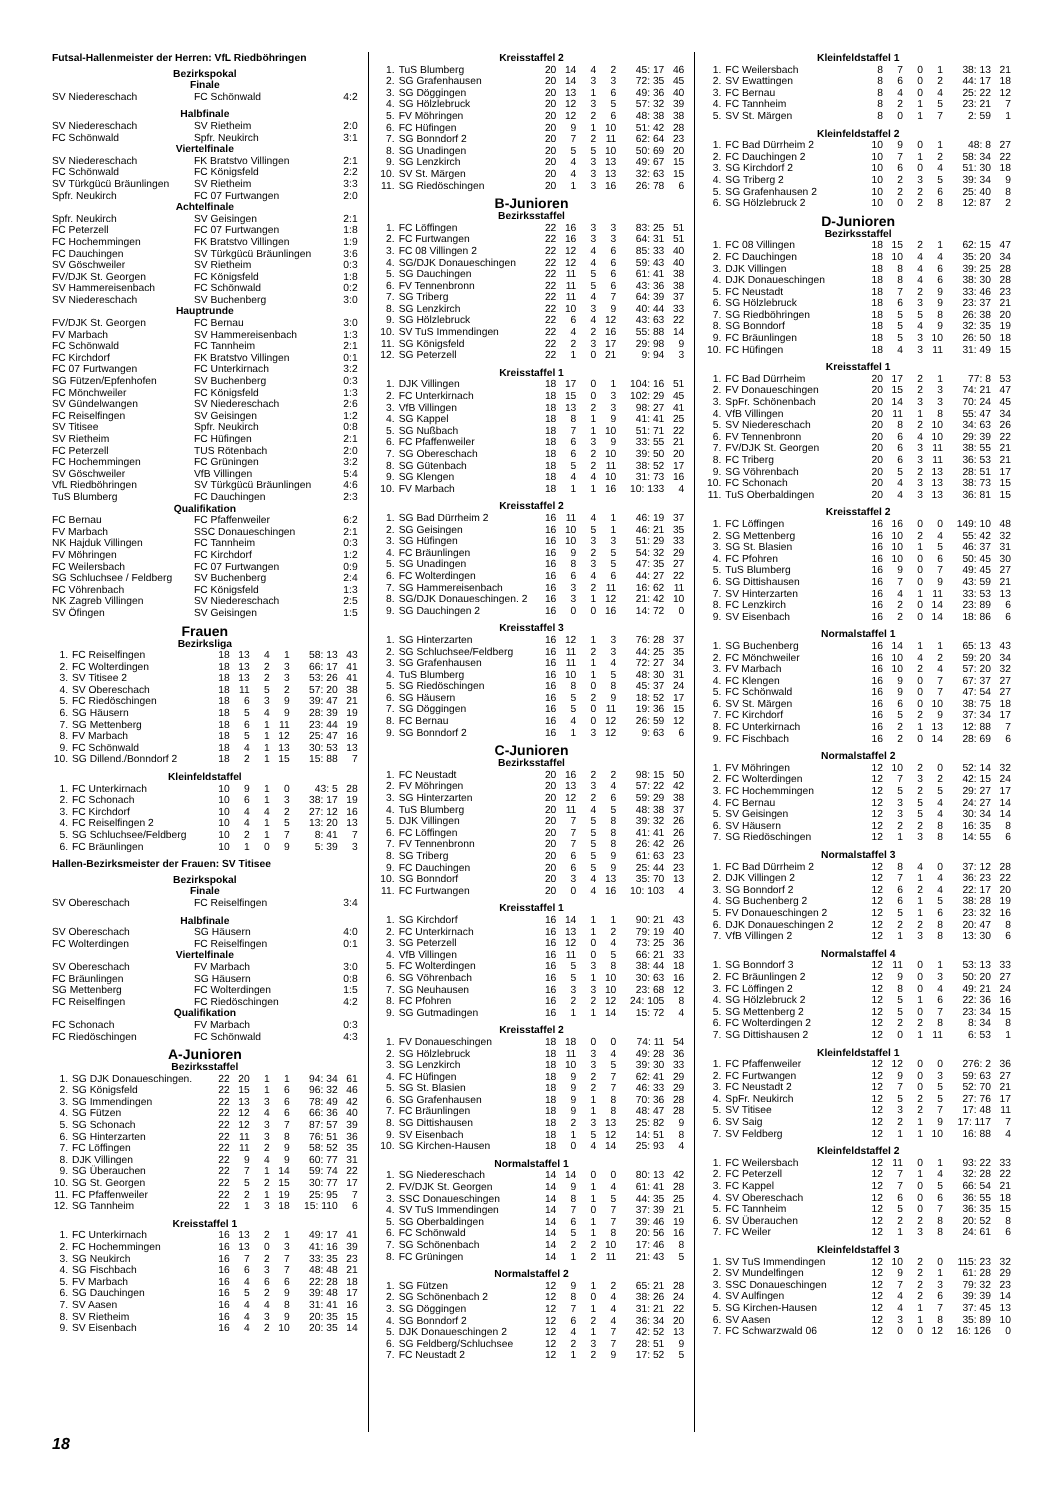Futsal-Hallenmeister der Herren: VfL Riedböhringen
Bezirkspokal
Finale
| SV Niedereschach | FC Schönwald | 4:2 |
Halbfinale
| SV Niedereschach | SV Rietheim | 2:0 |
| FC Schönwald | Spfr. Neukirch | 3:1 |
Viertelfinale
| SV Niedereschach | FK Bratstvo Villingen | 2:1 |
| FC Schönwald | FC Königsfeld | 2:2 |
| SV Türkgücü Bräunlingen | SV Rietheim | 3:3 |
| Spfr. Neukirch | FC 07 Furtwangen | 2:0 |
Achtelfinale
| Spfr. Neukirch | SV Geisingen | 2:1 |
| FC Peterzell | FC 07 Furtwangen | 1:8 |
| FC Hochemmingen | FK Bratstvo Villingen | 1:9 |
| FC Dauchingen | SV Türkgücü Bräunlingen | 3:6 |
| SV Göschweiler | SV Rietheim | 0:3 |
| FV/DJK St. Georgen | FC Königsfeld | 1:8 |
| SV Hammereisenbach | FC Schönwald | 0:2 |
| SV Niedereschach | SV Buchenberg | 3:0 |
Hauptrunde
| FV/DJK St. Georgen | FC Bernau | 3:0 |
| FV Marbach | SV Hammereisenbach | 1:3 |
| FC Schönwald | FC Tannheim | 2:1 |
| FC Kirchdorf | FK Bratstvo Villingen | 0:1 |
| FC 07 Furtwangen | FC Unterkirnach | 3:2 |
| SG Fützen/Epfenhofen | SV Buchenberg | 0:3 |
| FC Mönchweiler | FC Königsfeld | 1:3 |
| SV Gündelwangen | SV Niedereschach | 2:6 |
| FC Reiselfingen | SV Geisingen | 1:2 |
| SV Titisee | Spfr. Neukirch | 0:8 |
| SV Rietheim | FC Hüfingen | 2:1 |
| FC Peterzell | TUS Rötenbach | 2:0 |
| FC Hochemmingen | FC Grüningen | 3:2 |
| SV Göschweiler | VfB Villingen | 5:4 |
| VfL Riedböhringen | SV Türkgücü Bräunlingen | 4:6 |
| TuS Blumberg | FC Dauchingen | 2:3 |
Qualifikation
| FC Bernau | FC Pfaffenweiler | 6:2 |
| FV Marbach | SSC Donaueschingen | 2:1 |
| NK Hajduk Villingen | FC Tannheim | 0:3 |
| FV Möhringen | FC Kirchdorf | 1:2 |
| FC Weilersbach | FC 07 Furtwangen | 0:9 |
| SG Schluchsee / Feldberg | SV Buchenberg | 2:4 |
| FC Vöhrenbach | FC Königsfeld | 1:3 |
| NK Zagreb Villingen | SV Niedereschach | 2:5 |
| SV Öfingen | SV Geisingen | 1:5 |
Frauen
Bezirksliga
| 1. | FC Reiselfingen | 18 | 13 | 4 | 1 | 58: 13 | 43 |
| 2. | FC Wolterdingen | 18 | 13 | 2 | 3 | 66: 17 | 41 |
| 3. | SV Titisee 2 | 18 | 13 | 2 | 3 | 53: 26 | 41 |
| 4. | SV Obereschach | 18 | 11 | 5 | 2 | 57: 20 | 38 |
| 5. | FC Riedöschingen | 18 | 6 | 3 | 9 | 39: 47 | 21 |
| 6. | SG Häusern | 18 | 5 | 4 | 9 | 28: 39 | 19 |
| 7. | SG Mettenberg | 18 | 6 | 1 | 11 | 23: 44 | 19 |
| 8. | FV Marbach | 18 | 5 | 1 | 12 | 25: 47 | 16 |
| 9. | FC Schönwald | 18 | 4 | 1 | 13 | 30: 53 | 13 |
| 10. | SG Dillend./Bonndorf 2 | 18 | 2 | 1 | 15 | 15: 88 | 7 |
Kleinfeldstaffel
| 1. | FC Unterkirnach | 10 | 9 | 1 | 0 | 43: 5 | 28 |
| 2. | FC Schonach | 10 | 6 | 1 | 3 | 38: 17 | 19 |
| 3. | FC Kirchdorf | 10 | 4 | 4 | 2 | 27: 12 | 16 |
| 4. | FC Reiselfingen 2 | 10 | 4 | 1 | 5 | 13: 20 | 13 |
| 5. | SG Schluchsee/Feldberg | 10 | 2 | 1 | 7 | 8: 41 | 7 |
| 6. | FC Bräunlingen | 10 | 1 | 0 | 9 | 5: 39 | 3 |
Hallen-Bezirksmeister der Frauen: SV Titisee
Bezirkspokal
Finale
| SV Obereschach | FC Reiselfingen | 3:4 |
Halbfinale
| SV Obereschach | SG Häusern | 4:0 |
| FC Wolterdingen | FC Reiselfingen | 0:1 |
Viertelfinale
| SV Obereschach | FV Marbach | 3:0 |
| FC Bräunlingen | SG Häusern | 0:8 |
| SG Mettenberg | FC Wolterdingen | 1:5 |
| FC Reiselfingen | FC Riedöschingen | 4:2 |
Qualifikation
| FC Schonach | FV Marbach | 0:3 |
| FC Riedöschingen | FC Schönwald | 4:3 |
A-Junioren
Bezirksstaffel
| 1. | SG DJK Donaueschingen. | 22 | 20 | 1 | 1 | 94: 34 | 61 |
| 2. | SG Königsfeld | 22 | 15 | 1 | 6 | 96: 32 | 46 |
| 3. | SG Immendingen | 22 | 13 | 3 | 6 | 78: 49 | 42 |
| 4. | SG Fützen | 22 | 12 | 4 | 6 | 66: 36 | 40 |
| 5. | SG Schonach | 22 | 12 | 3 | 7 | 87: 57 | 39 |
| 6. | SG Hinterzarten | 22 | 11 | 3 | 8 | 76: 51 | 36 |
| 7. | FC Löffingen | 22 | 11 | 2 | 9 | 58: 52 | 35 |
| 8. | DJK Villingen | 22 | 9 | 4 | 9 | 60: 77 | 31 |
| 9. | SG Überauchen | 22 | 7 | 1 | 14 | 59: 74 | 22 |
| 10. | SG St. Georgen | 22 | 5 | 2 | 15 | 30: 77 | 17 |
| 11. | FC Pfaffenweiler | 22 | 2 | 1 | 19 | 25: 95 | 7 |
| 12. | SG Tannheim | 22 | 1 | 3 | 18 | 15: 110 | 6 |
Kreisstaffel 1
| 1. | FC Unterkirnach | 16 | 13 | 2 | 1 | 49: 17 | 41 |
| 2. | FC Hochemmingen | 16 | 13 | 0 | 3 | 41: 16 | 39 |
| 3. | SG Neukirch | 16 | 7 | 2 | 7 | 33: 35 | 23 |
| 4. | SG Fischbach | 16 | 6 | 3 | 7 | 48: 48 | 21 |
| 5. | FV Marbach | 16 | 4 | 6 | 6 | 22: 28 | 18 |
| 6. | SG Dauchingen | 16 | 5 | 2 | 9 | 39: 48 | 17 |
| 7. | SV Aasen | 16 | 4 | 4 | 8 | 31: 41 | 16 |
| 8. | SV Rietheim | 16 | 4 | 3 | 9 | 20: 35 | 15 |
| 9. | SV Eisenbach | 16 | 4 | 2 | 10 | 20: 35 | 14 |
Kreisstaffel 2
| 1. | TuS Blumberg | 20 | 14 | 4 | 2 | 45: 17 | 46 |
| 2. | SG Grafenhausen | 20 | 14 | 3 | 3 | 72: 35 | 45 |
| 3. | SG Döggingen | 20 | 13 | 1 | 6 | 49: 36 | 40 |
| 4. | SG Hölzlebruck | 20 | 12 | 3 | 5 | 57: 32 | 39 |
| 5. | FV Möhringen | 20 | 12 | 2 | 6 | 48: 38 | 38 |
| 6. | FC Hüfingen | 20 | 9 | 1 | 10 | 51: 42 | 28 |
| 7. | SG Bonndorf 2 | 20 | 7 | 2 | 11 | 62: 64 | 23 |
| 8. | SG Unadingen | 20 | 5 | 5 | 10 | 50: 69 | 20 |
| 9. | SG Lenzkirch | 20 | 4 | 3 | 13 | 49: 67 | 15 |
| 10. | SV St. Märgen | 20 | 4 | 3 | 13 | 32: 63 | 15 |
| 11. | SG Riedöschingen | 20 | 1 | 3 | 16 | 26: 78 | 6 |
B-Junioren
Bezirksstaffel
| 1. | FC Löffingen | 22 | 16 | 3 | 3 | 83: 25 | 51 |
| 2. | FC Furtwangen | 22 | 16 | 3 | 3 | 64: 31 | 51 |
| 3. | FC 08 Villingen 2 | 22 | 12 | 4 | 6 | 85: 33 | 40 |
| 4. | SG/DJK Donaueschingen | 22 | 12 | 4 | 6 | 59: 43 | 40 |
| 5. | SG Dauchingen | 22 | 11 | 5 | 6 | 61: 41 | 38 |
| 6. | FV Tennenbronn | 22 | 11 | 5 | 6 | 43: 36 | 38 |
| 7. | SG Triberg | 22 | 11 | 4 | 7 | 64: 39 | 37 |
| 8. | SG Lenzkirch | 22 | 10 | 3 | 9 | 40: 44 | 33 |
| 9. | SG Hölzlebruck | 22 | 6 | 4 | 12 | 43: 63 | 22 |
| 10. | SV TuS Immendingen | 22 | 4 | 2 | 16 | 55: 88 | 14 |
| 11. | SG Königsfeld | 22 | 2 | 3 | 17 | 29: 98 | 9 |
| 12. | SG Peterzell | 22 | 1 | 0 | 21 | 9: 94 | 3 |
Kreisstaffel 1
| 1. | DJK Villingen | 18 | 17 | 0 | 1 | 104: 16 | 51 |
| 2. | FC Unterkirnach | 18 | 15 | 0 | 3 | 102: 29 | 45 |
| 3. | VfB Villingen | 18 | 13 | 2 | 3 | 98: 27 | 41 |
| 4. | SG Kappel | 18 | 8 | 1 | 9 | 41: 41 | 25 |
| 5. | SG Nußbach | 18 | 7 | 1 | 10 | 51: 71 | 22 |
| 6. | FC Pfaffenweiler | 18 | 6 | 3 | 9 | 33: 55 | 21 |
| 7. | SG Obereschach | 18 | 6 | 2 | 10 | 39: 50 | 20 |
| 8. | SG Gütenbach | 18 | 5 | 2 | 11 | 38: 52 | 17 |
| 9. | SG Klengen | 18 | 4 | 4 | 10 | 31: 73 | 16 |
| 10. | FV Marbach | 18 | 1 | 1 | 16 | 10: 133 | 4 |
Kreisstaffel 2
| 1. | SG Bad Dürrheim 2 | 16 | 11 | 4 | 1 | 46: 19 | 37 |
| 2. | SG Geisingen | 16 | 10 | 5 | 1 | 46: 21 | 35 |
| 3. | SG Hüfingen | 16 | 10 | 3 | 3 | 51: 29 | 33 |
| 4. | FC Bräunlingen | 16 | 9 | 2 | 5 | 54: 32 | 29 |
| 5. | SG Unadingen | 16 | 8 | 3 | 5 | 47: 35 | 27 |
| 6. | FC Wolterdingen | 16 | 6 | 4 | 6 | 44: 27 | 22 |
| 7. | SG Hammereisenbach | 16 | 3 | 2 | 11 | 16: 62 | 11 |
| 8. | SG/DJK Donaueschingen. 2 | 16 | 3 | 1 | 12 | 21: 42 | 10 |
| 9. | SG Dauchingen 2 | 16 | 0 | 0 | 16 | 14: 72 | 0 |
Kreisstaffel 3
| 1. | SG Hinterzarten | 16 | 12 | 1 | 3 | 76: 28 | 37 |
| 2. | SG Schluchsee/Feldberg | 16 | 11 | 2 | 3 | 44: 25 | 35 |
| 3. | SG Grafenhausen | 16 | 11 | 1 | 4 | 72: 27 | 34 |
| 4. | TuS Blumberg | 16 | 10 | 1 | 5 | 48: 30 | 31 |
| 5. | SG Riedöschingen | 16 | 8 | 0 | 8 | 45: 37 | 24 |
| 6. | SG Häusern | 16 | 5 | 2 | 9 | 18: 52 | 17 |
| 7. | SG Döggingen | 16 | 5 | 0 | 11 | 19: 36 | 15 |
| 8. | FC Bernau | 16 | 4 | 0 | 12 | 26: 59 | 12 |
| 9. | SG Bonndorf 2 | 16 | 1 | 3 | 12 | 9: 63 | 6 |
C-Junioren
Bezirksstaffel
| 1. | FC Neustadt | 20 | 16 | 2 | 2 | 98: 15 | 50 |
| 2. | FV Möhringen | 20 | 13 | 3 | 4 | 57: 22 | 42 |
| 3. | SG Hinterzarten | 20 | 12 | 2 | 6 | 59: 29 | 38 |
| 4. | TuS Blumberg | 20 | 11 | 4 | 5 | 48: 38 | 37 |
| 5. | DJK Villingen | 20 | 7 | 5 | 8 | 39: 32 | 26 |
| 6. | FC Löffingen | 20 | 7 | 5 | 8 | 41: 41 | 26 |
| 7. | FV Tennenbronn | 20 | 7 | 5 | 8 | 26: 42 | 26 |
| 8. | SG Triberg | 20 | 6 | 5 | 9 | 61: 63 | 23 |
| 9. | FC Dauchingen | 20 | 6 | 5 | 9 | 25: 44 | 23 |
| 10. | SG Bonndorf | 20 | 3 | 4 | 13 | 35: 70 | 13 |
| 11. | FC Furtwangen | 20 | 0 | 4 | 16 | 10: 103 | 4 |
Kreisstaffel 1
| 1. | SG Kirchdorf | 16 | 14 | 1 | 1 | 90: 21 | 43 |
| 2. | FC Unterkirnach | 16 | 13 | 1 | 2 | 79: 19 | 40 |
| 3. | SG Peterzell | 16 | 12 | 0 | 4 | 73: 25 | 36 |
| 4. | VfB Villingen | 16 | 11 | 0 | 5 | 66: 21 | 33 |
| 5. | FC Wolterdingen | 16 | 5 | 3 | 8 | 38: 44 | 18 |
| 6. | SG Vöhrenbach | 16 | 5 | 1 | 10 | 30: 63 | 16 |
| 7. | SG Neuhausen | 16 | 3 | 3 | 10 | 23: 68 | 12 |
| 8. | FC Pfohren | 16 | 2 | 2 | 12 | 24: 105 | 8 |
| 9. | SG Gutmadingen | 16 | 1 | 1 | 14 | 15: 72 | 4 |
Kreisstaffel 2
| 1. | FV Donaueschingen | 18 | 18 | 0 | 0 | 74: 11 | 54 |
| 2. | SG Hölzlebruck | 18 | 11 | 3 | 4 | 49: 28 | 36 |
| 3. | SG Lenzkirch | 18 | 10 | 3 | 5 | 39: 30 | 33 |
| 4. | FC Hüfingen | 18 | 9 | 2 | 7 | 62: 41 | 29 |
| 5. | SG St. Blasien | 18 | 9 | 2 | 7 | 46: 33 | 29 |
| 6. | SG Grafenhausen | 18 | 9 | 1 | 8 | 70: 36 | 28 |
| 7. | FC Bräunlingen | 18 | 9 | 1 | 8 | 48: 47 | 28 |
| 8. | SG Dittishausen | 18 | 2 | 3 | 13 | 25: 82 | 9 |
| 9. | SV Eisenbach | 18 | 1 | 5 | 12 | 14: 51 | 8 |
| 10. | SG Kirchen-Hausen | 18 | 0 | 4 | 14 | 25: 93 | 4 |
Normalstaffel 1
| 1. | SG Niedereschach | 14 | 14 | 0 | 0 | 80: 13 | 42 |
| 2. | FV/DJK St. Georgen | 14 | 9 | 1 | 4 | 61: 41 | 28 |
| 3. | SSC Donaueschingen | 14 | 8 | 1 | 5 | 44: 35 | 25 |
| 4. | SV TuS Immendingen | 14 | 7 | 0 | 7 | 37: 39 | 21 |
| 5. | SG Oberbaldingen | 14 | 6 | 1 | 7 | 39: 46 | 19 |
| 6. | FC Schönwald | 14 | 5 | 1 | 8 | 20: 56 | 16 |
| 7. | SG Schönenbach | 14 | 2 | 2 | 10 | 17: 46 | 8 |
| 8. | FC Grüningen | 14 | 1 | 2 | 11 | 21: 43 | 5 |
Normalstaffel 2
| 1. | SG Fützen | 12 | 9 | 1 | 2 | 65: 21 | 28 |
| 2. | SG Schönenbach 2 | 12 | 8 | 0 | 4 | 38: 26 | 24 |
| 3. | SG Döggingen | 12 | 7 | 1 | 4 | 31: 21 | 22 |
| 4. | SG Bonndorf 2 | 12 | 6 | 2 | 4 | 36: 34 | 20 |
| 5. | DJK Donaueschingen 2 | 12 | 4 | 1 | 7 | 42: 52 | 13 |
| 6. | SG Feldberg/Schluchsee | 12 | 2 | 3 | 7 | 28: 51 | 9 |
| 7. | FC Neustadt 2 | 12 | 1 | 2 | 9 | 17: 52 | 5 |
Kleinfeldstaffel 1
| 1. | FC Weilersbach | 8 | 7 | 0 | 1 | 38: 13 | 21 |
| 2. | SV Ewattingen | 8 | 6 | 0 | 2 | 44: 17 | 18 |
| 3. | FC Bernau | 8 | 4 | 0 | 4 | 25: 22 | 12 |
| 4. | FC Tannheim | 8 | 2 | 1 | 5 | 23: 21 | 7 |
| 5. | SV St. Märgen | 8 | 0 | 1 | 7 | 2: 59 | 1 |
Kleinfeldstaffel 2
| 1. | FC Bad Dürrheim 2 | 10 | 9 | 0 | 1 | 48: 8 | 27 |
| 2. | FC Dauchingen 2 | 10 | 7 | 1 | 2 | 58: 34 | 22 |
| 3. | SG Kirchdorf 2 | 10 | 6 | 0 | 4 | 51: 30 | 18 |
| 4. | SG Triberg 2 | 10 | 2 | 3 | 5 | 39: 34 | 9 |
| 5. | SG Grafenhausen 2 | 10 | 2 | 2 | 6 | 25: 40 | 8 |
| 6. | SG Hölzlebruck 2 | 10 | 0 | 2 | 8 | 12: 87 | 2 |
D-Junioren
Bezirksstaffel
| 1. | FC 08 Villingen | 18 | 15 | 2 | 1 | 62: 15 | 47 |
| 2. | FC Dauchingen | 18 | 10 | 4 | 4 | 35: 20 | 34 |
| 3. | DJK Villingen | 18 | 8 | 4 | 6 | 39: 25 | 28 |
| 4. | DJK Donaueschingen | 18 | 8 | 4 | 6 | 38: 30 | 28 |
| 5. | FC Neustadt | 18 | 7 | 2 | 9 | 33: 46 | 23 |
| 6. | SG Hölzlebruck | 18 | 6 | 3 | 9 | 23: 37 | 21 |
| 7. | SG Riedböhringen | 18 | 5 | 5 | 8 | 26: 38 | 20 |
| 8. | SG Bonndorf | 18 | 5 | 4 | 9 | 32: 35 | 19 |
| 9. | FC Bräunlingen | 18 | 5 | 3 | 10 | 26: 50 | 18 |
| 10. | FC Hüfingen | 18 | 4 | 3 | 11 | 31: 49 | 15 |
Kreisstaffel 1
| 1. | FC Bad Dürrheim | 20 | 17 | 2 | 1 | 77: 8 | 53 |
| 2. | FV Donaueschingen | 20 | 15 | 2 | 3 | 74: 21 | 47 |
| 3. | SpFr. Schönenbach | 20 | 14 | 3 | 3 | 70: 24 | 45 |
| 4. | VfB Villingen | 20 | 11 | 1 | 8 | 55: 47 | 34 |
| 5. | SV Niedereschach | 20 | 8 | 2 | 10 | 34: 63 | 26 |
| 6. | FV Tennenbronn | 20 | 6 | 4 | 10 | 29: 39 | 22 |
| 7. | FV/DJK St. Georgen | 20 | 6 | 3 | 11 | 38: 55 | 21 |
| 8. | FC Triberg | 20 | 6 | 3 | 11 | 36: 53 | 21 |
| 9. | SG Vöhrenbach | 20 | 5 | 2 | 13 | 28: 51 | 17 |
| 10. | FC Schonach | 20 | 4 | 3 | 13 | 38: 73 | 15 |
| 11. | TuS Oberbaldingen | 20 | 4 | 3 | 13 | 36: 81 | 15 |
Kreisstaffel 2
| 1. | FC Löffingen | 16 | 16 | 0 | 0 | 149: 10 | 48 |
| 2. | SG Mettenberg | 16 | 10 | 2 | 4 | 55: 42 | 32 |
| 3. | SG St. Blasien | 16 | 10 | 1 | 5 | 46: 37 | 31 |
| 4. | FC Pfohren | 16 | 10 | 0 | 6 | 50: 45 | 30 |
| 5. | TuS Blumberg | 16 | 9 | 0 | 7 | 49: 45 | 27 |
| 6. | SG Dittishausen | 16 | 7 | 0 | 9 | 43: 59 | 21 |
| 7. | SV Hinterzarten | 16 | 4 | 1 | 11 | 33: 53 | 13 |
| 8. | FC Lenzkirch | 16 | 2 | 0 | 14 | 23: 89 | 6 |
| 9. | SV Eisenbach | 16 | 2 | 0 | 14 | 18: 86 | 6 |
Normalstaffel 1
| 1. | SG Buchenberg | 16 | 14 | 1 | 1 | 65: 13 | 43 |
| 2. | FC Mönchweiler | 16 | 10 | 4 | 2 | 59: 20 | 34 |
| 3. | FV Marbach | 16 | 10 | 2 | 4 | 57: 20 | 32 |
| 4. | FC Klengen | 16 | 9 | 0 | 7 | 67: 37 | 27 |
| 5. | FC Schönwald | 16 | 9 | 0 | 7 | 47: 54 | 27 |
| 6. | SV St. Märgen | 16 | 6 | 0 | 10 | 38: 75 | 18 |
| 7. | FC Kirchdorf | 16 | 5 | 2 | 9 | 37: 34 | 17 |
| 8. | FC Unterkirnach | 16 | 2 | 1 | 13 | 12: 88 | 7 |
| 9. | FC Fischbach | 16 | 2 | 0 | 14 | 28: 69 | 6 |
Normalstaffel 2
| 1. | FV Möhringen | 12 | 10 | 2 | 0 | 52: 14 | 32 |
| 2. | FC Wolterdingen | 12 | 7 | 3 | 2 | 42: 15 | 24 |
| 3. | FC Hochemmingen | 12 | 5 | 2 | 5 | 29: 27 | 17 |
| 4. | FC Bernau | 12 | 3 | 5 | 4 | 24: 27 | 14 |
| 5. | SV Geisingen | 12 | 3 | 5 | 4 | 30: 34 | 14 |
| 6. | SV Häusern | 12 | 2 | 2 | 8 | 16: 35 | 8 |
| 7. | SG Riedöschingen | 12 | 1 | 3 | 8 | 14: 55 | 6 |
Normalstaffel 3
| 1. | FC Bad Dürrheim 2 | 12 | 8 | 4 | 0 | 37: 12 | 28 |
| 2. | DJK Villingen 2 | 12 | 7 | 1 | 4 | 36: 23 | 22 |
| 3. | SG Bonndorf 2 | 12 | 6 | 2 | 4 | 22: 17 | 20 |
| 4. | SG Buchenberg 2 | 12 | 6 | 1 | 5 | 38: 28 | 19 |
| 5. | FV Donaueschingen 2 | 12 | 5 | 1 | 6 | 23: 32 | 16 |
| 6. | DJK Donaueschingen 2 | 12 | 2 | 2 | 8 | 20: 47 | 8 |
| 7. | VfB Villingen 2 | 12 | 1 | 3 | 8 | 13: 30 | 6 |
Normalstaffel 4
| 1. | SG Bonndorf 3 | 12 | 11 | 0 | 1 | 53: 13 | 33 |
| 2. | FC Bräunlingen 2 | 12 | 9 | 0 | 3 | 50: 20 | 27 |
| 3. | FC Löffingen 2 | 12 | 8 | 0 | 4 | 49: 21 | 24 |
| 4. | SG Hölzlebruck 2 | 12 | 5 | 1 | 6 | 22: 36 | 16 |
| 5. | SG Mettenberg 2 | 12 | 5 | 0 | 7 | 23: 34 | 15 |
| 6. | FC Wolterdingen 2 | 12 | 2 | 2 | 8 | 8: 34 | 8 |
| 7. | SG Dittishausen 2 | 12 | 0 | 1 | 11 | 6: 53 | 1 |
Kleinfeldstaffel 1
| 1. | FC Pfaffenweiler | 12 | 12 | 0 | 0 | 276: 2 | 36 |
| 2. | FC Furtwangen | 12 | 9 | 0 | 3 | 59: 63 | 27 |
| 3. | FC Neustadt 2 | 12 | 7 | 0 | 5 | 52: 70 | 21 |
| 4. | SpFr. Neukirch | 12 | 5 | 2 | 5 | 27: 76 | 17 |
| 5. | SV Titisee | 12 | 3 | 2 | 7 | 17: 48 | 11 |
| 6. | SV Saig | 12 | 2 | 1 | 9 | 17: 117 | 7 |
| 7. | SV Feldberg | 12 | 1 | 1 | 10 | 16: 88 | 4 |
Kleinfeldstaffel 2
| 1. | FC Weilersbach | 12 | 11 | 0 | 1 | 93: 22 | 33 |
| 2. | FC Peterzell | 12 | 7 | 1 | 4 | 32: 28 | 22 |
| 3. | FC Kappel | 12 | 7 | 0 | 5 | 66: 54 | 21 |
| 4. | SV Obereschach | 12 | 6 | 0 | 6 | 36: 55 | 18 |
| 5. | FC Tannheim | 12 | 5 | 0 | 7 | 36: 35 | 15 |
| 6. | SV Überauchen | 12 | 2 | 2 | 8 | 20: 52 | 8 |
| 7. | FC Weiler | 12 | 1 | 3 | 8 | 24: 61 | 6 |
Kleinfeldstaffel 3
| 1. | SV TuS Immendingen | 12 | 10 | 2 | 0 | 115: 23 | 32 |
| 2. | SV Mundelfingen | 12 | 9 | 2 | 1 | 61: 28 | 29 |
| 3. | SSC Donaueschingen | 12 | 7 | 2 | 3 | 79: 32 | 23 |
| 4. | SV Aulfingen | 12 | 4 | 2 | 6 | 39: 39 | 14 |
| 5. | SG Kirchen-Hausen | 12 | 4 | 1 | 7 | 37: 45 | 13 |
| 6. | SV Aasen | 12 | 3 | 1 | 8 | 35: 89 | 10 |
| 7. | FC Schwarzwald 06 | 12 | 0 | 0 | 12 | 16: 126 | 0 |
18